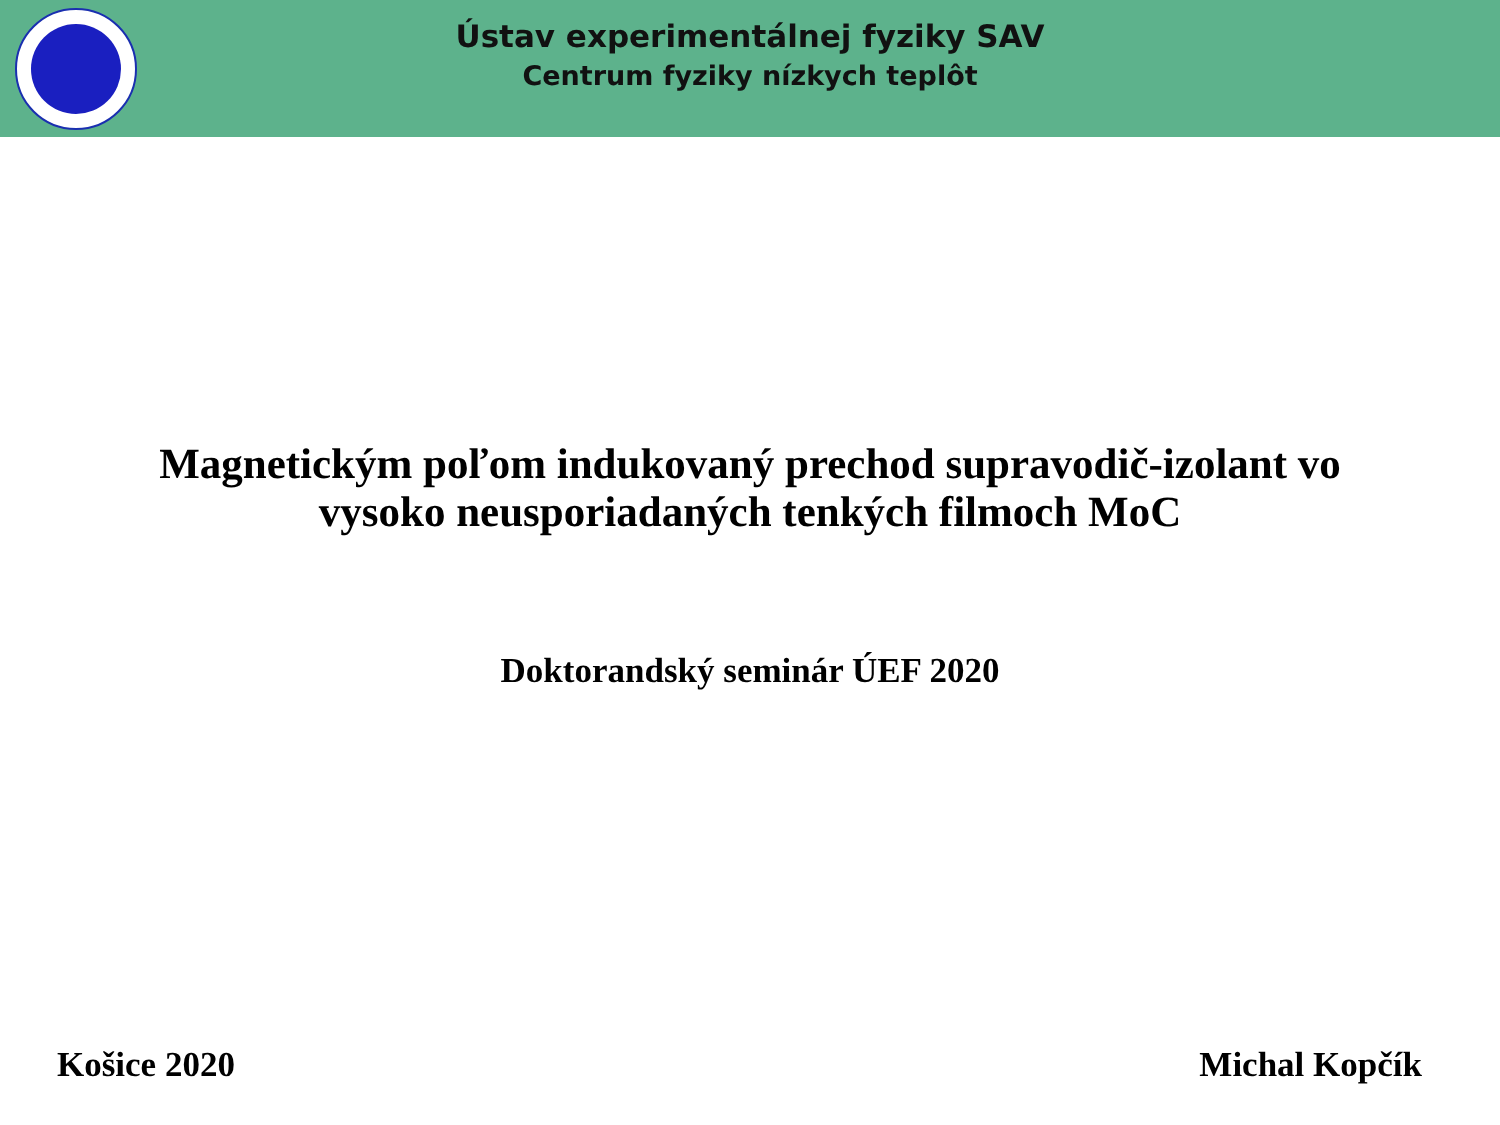Ústav experimentálnej fyziky SAV
Centrum fyziky nízkych teplôt
Magnetickým poľom indukovaný prechod supravodič-izolant vo
vysoko neusporiadaných tenkých filmoch MoC
Doktorandský seminár ÚEF 2020
Košice 2020 Michal Kopčík